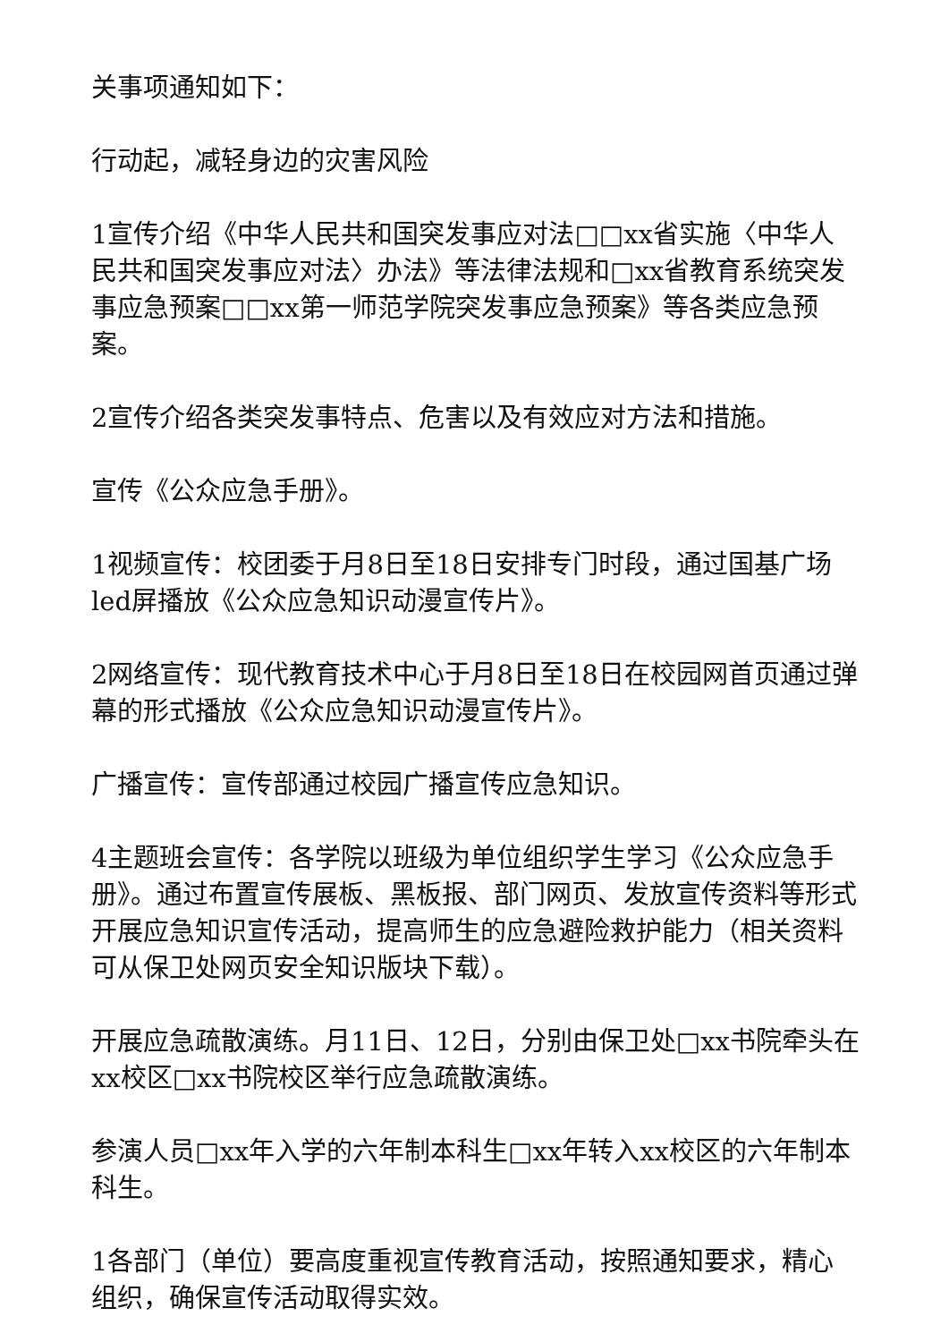关事项通知如下：
行动起，减轻身边的灾害风险
1宣传介绍《中华人民共和国突发事应对法□□xx省实施〈中华人民共和国突发事应对法〉办法》等法律法规和□xx省教育系统突发事应急预案□□xx第一师范学院突发事应急预案》等各类应急预案。
2宣传介绍各类突发事特点、危害以及有效应对方法和措施。
宣传《公众应急手册》。
1视频宣传：校团委于月8日至18日安排专门时段，通过国基广场led屏播放《公众应急知识动漫宣传片》。
2网络宣传：现代教育技术中心于月8日至18日在校园网首页通过弹幕的形式播放《公众应急知识动漫宣传片》。
广播宣传：宣传部通过校园广播宣传应急知识。
4主题班会宣传：各学院以班级为单位组织学生学习《公众应急手册》。通过布置宣传展板、黑板报、部门网页、发放宣传资料等形式开展应急知识宣传活动，提高师生的应急避险救护能力（相关资料可从保卫处网页安全知识版块下载）。
开展应急疏散演练。月11日、12日，分别由保卫处□xx书院牵头在xx校区□xx书院校区举行应急疏散演练。
参演人员□xx年入学的六年制本科生□xx年转入xx校区的六年制本科生。
1各部门（单位）要高度重视宣传教育活动，按照通知要求，精心组织，确保宣传活动取得实效。